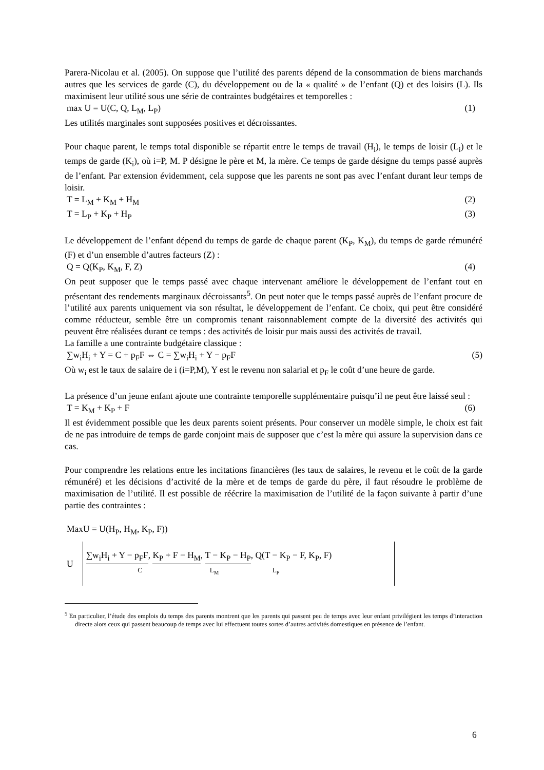Parera-Nicolau et al. (2005). On suppose que l’utilité des parents dépend de la consommation de biens marchands autres que les services de garde (C), du développement ou de la « qualité » de l’enfant (Q) et des loisirs (L). Ils maximisent leur utilité sous une série de contraintes budgétaires et temporelles :
max U = U(C, Q, L<sub>M</sub>, L<sub>P</sub>) (1)
Les utilités marginales sont supposées positives et décroissantes.
Pour chaque parent, le temps total disponible se répartit entre le temps de travail (H<sub>i</sub>), le temps de loisir (L<sub>i</sub>) et le temps de garde (K<sub>i</sub>), où i=P, M. P désigne le père et M, la mère. Ce temps de garde désigne du temps passé auprès de l’enfant. Par extension évidemment, cela suppose que les parents ne sont pas avec l’enfant durant leur temps de loisir.
T = L<sub>M</sub> + K<sub>M</sub> + H<sub>M</sub> (2)
T = L<sub>P</sub> + K<sub>P</sub> + H<sub>P</sub> (3)
Le développement de l’enfant dépend du temps de garde de chaque parent (K<sub>P</sub>, K<sub>M</sub>), du temps de garde rémunéré (F) et d’un ensemble d’autres facteurs (Z) :
Q = Q(K<sub>P</sub>, K<sub>M</sub>, F, Z) (4)
On peut supposer que le temps passé avec chaque intervenant améliore le développement de l’enfant tout en présentant des rendements marginaux décroissants<sup>5</sup>. On peut noter que le temps passé auprès de l’enfant procure de l’utilité aux parents uniquement via son résultat, le développement de l’enfant. Ce choix, qui peut être considéré comme réducteur, semble être un compromis tenant raisonnablement compte de la diversité des activités qui peuvent être réalisées durant ce temps : des activités de loisir pur mais aussi des activités de travail.
La famille a une contrainte budgétaire classique :
∑w<sub>i</sub>H<sub>i</sub> + Y = C + p<sub>F</sub>F ⇔ C = ∑w<sub>i</sub>H<sub>i</sub> + Y − p<sub>F</sub>F (5)
Où w<sub>i</sub> est le taux de salaire de i (i=P,M), Y est le revenu non salarial et p<sub>F</sub> le coût d’une heure de garde.
La présence d’un jeune enfant ajoute une contrainte temporelle supplémentaire puisqu’il ne peut être laissé seul :
T = K<sub>M</sub> + K<sub>P</sub> + F (6)
Il est évidemment possible que les deux parents soient présents. Pour conserver un modèle simple, le choix est fait de ne pas introduire de temps de garde conjoint mais de supposer que c’est la mère qui assure la supervision dans ce cas.
Pour comprendre les relations entre les incitations financières (les taux de salaires, le revenu et le coût de la garde rémunéré) et les décisions d’activité de la mère et de temps de garde du père, il faut résoudre le problème de maximisation de l’utilité. Il est possible de réécrire la maximisation de l’utilité de la façon suivante à partir d’une partie des contraintes :
MaxU = U(H<sub>P</sub>, H<sub>M</sub>, K<sub>P</sub>, F))
U
∑w<sub>i</sub>H<sub>i</sub> + Y − p<sub>F</sub>F, K<sub>P</sub> + F − H<sub>M</sub>, T − K<sub>P</sub> − H<sub>P</sub>, Q(T − K<sub>P</sub> − F, K<sub>P</sub>, F)
C L<sub>M</sub> L<sub>P</sub>
<sup>5</sup> En particulier, l’étude des emplois du temps des parents montrent que les parents qui passent peu de temps avec leur enfant privilégient les temps d’interaction directe alors ceux qui passent beaucoup de temps avec lui effectuent toutes sortes d’autres activités domestiques en présence de l’enfant.
6